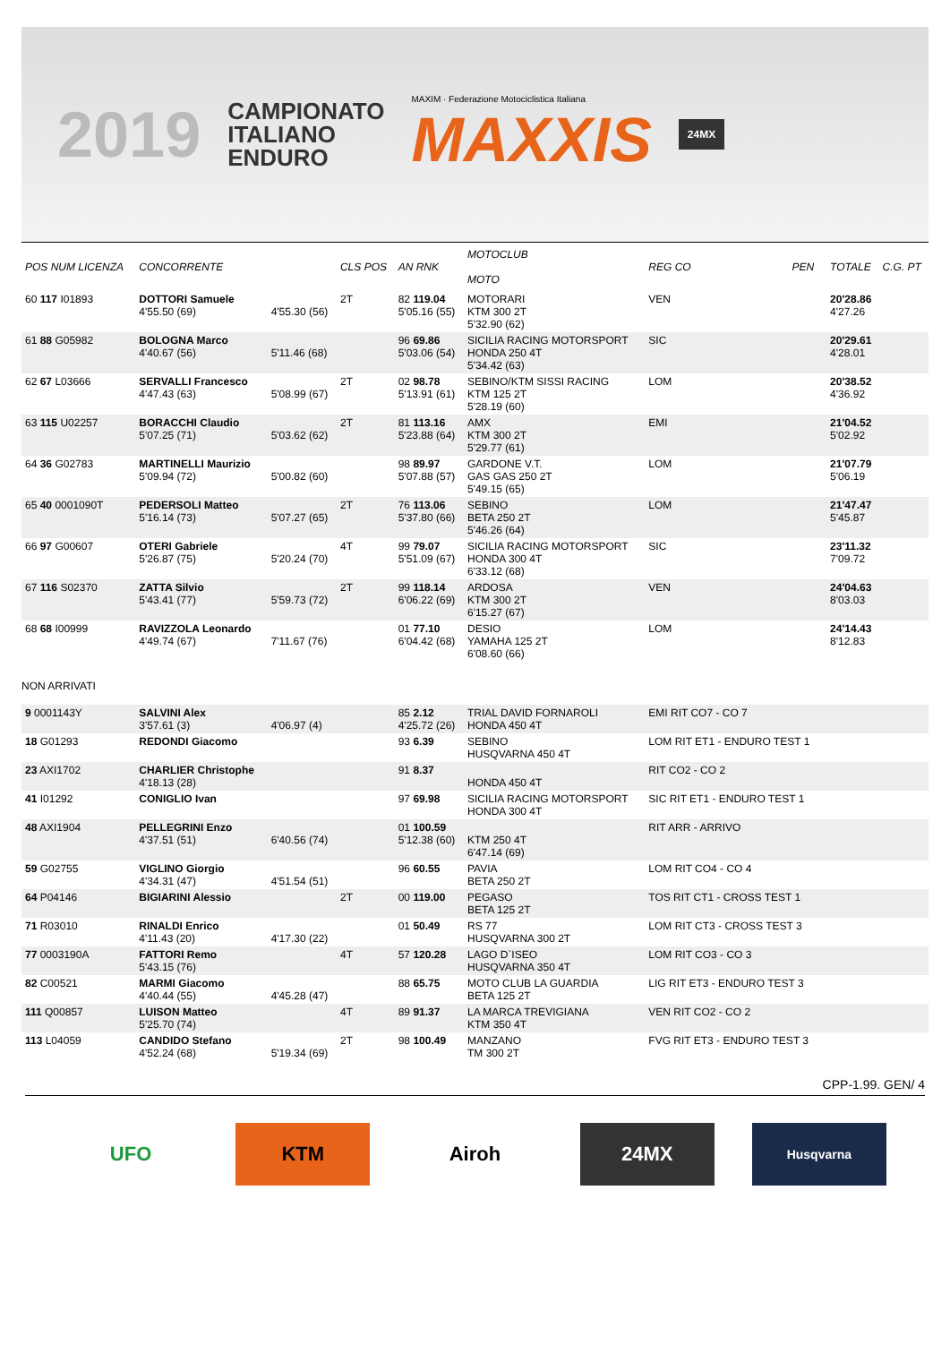2019
CAMPIONATO
ITALIANO
ENDURO
MAXIM · Federazione Motociclistica Italiana
MAXXIS
24MX
| POS NUM LICENZA | CONCORRENTE | | CLS POS | AN RNK | MOTOCLUB MOTO | REG CO | PEN | TOTALE | C.G. PT |
| --- | --- | --- | --- | --- | --- | --- | --- | --- | --- |
| 60 117 I01893 | DOTTORI Samuele 4'55.50 (69) | 4'55.30 (56) | 2T | 82 119.04 5'05.16 (55) | MOTORARI KTM 300 2T 5'32.90 (62) | VEN | | 20'28.86 4'27.26 | |
| 61 88 G05982 | BOLOGNA Marco 4'40.67 (56) | 5'11.46 (68) | | 96 69.86 5'03.06 (54) | SICILIA RACING MOTORSPORT HONDA 250 4T 5'34.42 (63) | SIC | | 20'29.61 4'28.01 | |
| 62 67 L03666 | SERVALLI Francesco 4'47.43 (63) | 5'08.99 (67) | 2T | 02 98.78 5'13.91 (61) | SEBINO/KTM SISSI RACING KTM 125 2T 5'28.19 (60) | LOM | | 20'38.52 4'36.92 | |
| 63 115 U02257 | BORACCHI Claudio 5'07.25 (71) | 5'03.62 (62) | 2T | 81 113.16 5'23.88 (64) | AMX KTM 300 2T 5'29.77 (61) | EMI | | 21'04.52 5'02.92 | |
| 64 36 G02783 | MARTINELLI Maurizio 5'09.94 (72) | 5'00.82 (60) | | 98 89.97 5'07.88 (57) | GARDONE V.T. GAS GAS 250 2T 5'49.15 (65) | LOM | | 21'07.79 5'06.19 | |
| 65 40 0001090T | PEDERSOLI Matteo 5'16.14 (73) | 5'07.27 (65) | 2T | 76 113.06 5'37.80 (66) | SEBINO BETA 250 2T 5'46.26 (64) | LOM | | 21'47.47 5'45.87 | |
| 66 97 G00607 | OTERI Gabriele 5'26.87 (75) | 5'20.24 (70) | 4T | 99 79.07 5'51.09 (67) | SICILIA RACING MOTORSPORT HONDA 300 4T 6'33.12 (68) | SIC | | 23'11.32 7'09.72 | |
| 67 116 S02370 | ZATTA Silvio 5'43.41 (77) | 5'59.73 (72) | 2T | 99 118.14 6'06.22 (69) | ARDOSA KTM 300 2T 6'15.27 (67) | VEN | | 24'04.63 8'03.03 | |
| 68 68 I00999 | RAVIZZOLA Leonardo 4'49.74 (67) | 7'11.67 (76) | | 01 77.10 6'04.42 (68) | DESIO YAMAHA 125 2T 6'08.60 (66) | LOM | | 24'14.43 8'12.83 | |
| NON ARRIVATI | | | | | | | | | |
| 9 0001143Y | SALVINI Alex 3'57.61 (3) | 4'06.97 (4) | | 85 2.12 4'25.72 (26) | TRIAL DAVID FORNAROLI HONDA 450 4T | EMI RIT CO7 - CO 7 | | | |
| 18 G01293 | REDONDI Giacomo | | | 93 6.39 | SEBINO HUSQVARNA 450 4T | LOM RIT ET1 - ENDURO TEST 1 | | | |
| 23 AXI1702 | CHARLIER Christophe 4'18.13 (28) | | | 91 8.37 | HONDA 450 4T | RIT CO2 - CO 2 | | | |
| 41 I01292 | CONIGLIO Ivan | | | 97 69.98 | SICILIA RACING MOTORSPORT HONDA 300 4T | SIC RIT ET1 - ENDURO TEST 1 | | | |
| 48 AXI1904 | PELLEGRINI Enzo 4'37.51 (51) | 6'40.56 (74) | | 01 100.59 5'12.38 (60) | KTM 250 4T 6'47.14 (69) | RIT ARR - ARRIVO | | | |
| 59 G02755 | VIGLINO Giorgio 4'34.31 (47) | 4'51.54 (51) | | 96 60.55 | PAVIA BETA 250 2T | LOM RIT CO4 - CO 4 | | | |
| 64 P04146 | BIGIARINI Alessio | | 2T | 00 119.00 | PEGASO BETA 125 2T | TOS RIT CT1 - CROSS TEST 1 | | | |
| 71 R03010 | RINALDI Enrico 4'11.43 (20) | 4'17.30 (22) | | 01 50.49 | RS 77 HUSQVARNA 300 2T | LOM RIT CT3 - CROSS TEST 3 | | | |
| 77 0003190A | FATTORI Remo 5'43.15 (76) | | 4T | 57 120.28 | LAGO D`ISEO HUSQVARNA 350 4T | LOM RIT CO3 - CO 3 | | | |
| 82 C00521 | MARMI Giacomo 4'40.44 (55) | 4'45.28 (47) | | 88 65.75 | MOTO CLUB LA GUARDIA BETA 125 2T | LIG RIT ET3 - ENDURO TEST 3 | | | |
| 111 Q00857 | LUISON Matteo 5'25.70 (74) | | 4T | 89 91.37 | LA MARCA TREVIGIANA KTM 350 4T | VEN RIT CO2 - CO 2 | | | |
| 113 L04059 | CANDIDO Stefano 4'52.24 (68) | 5'19.34 (69) | 2T | 98 100.49 | MANZANO TM 300 2T | FVG RIT ET3 - ENDURO TEST 3 | | | |
CPP-1.99. GEN/ 4
UFO KTM Airoh 24MX
Husqvarna